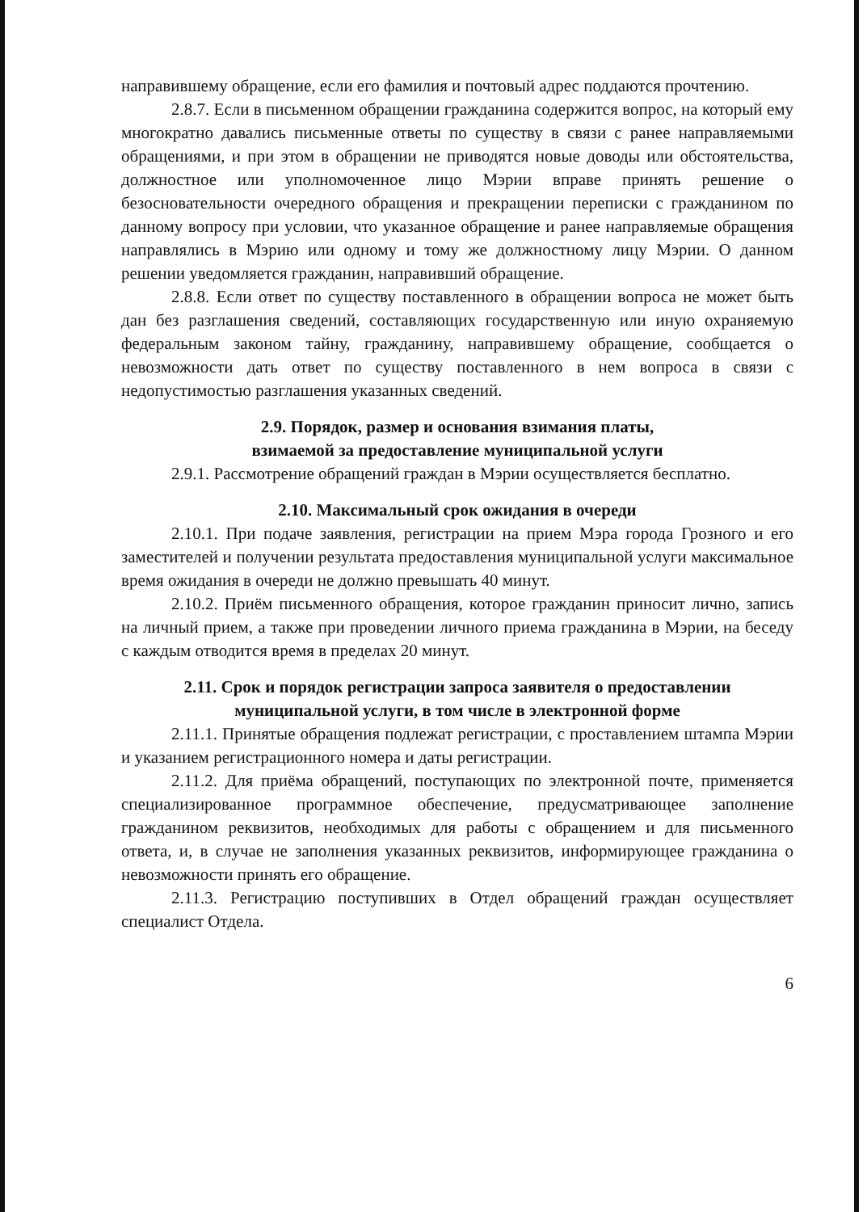направившему обращение, если его фамилия и почтовый адрес поддаются прочтению.
2.8.7. Если в письменном обращении гражданина содержится вопрос, на который ему многократно давались письменные ответы по существу в связи с ранее направляемыми обращениями, и при этом в обращении не приводятся новые доводы или обстоятельства, должностное или уполномоченное лицо Мэрии вправе принять решение о безосновательности очередного обращения и прекращении переписки с гражданином по данному вопросу при условии, что указанное обращение и ранее направляемые обращения направлялись в Мэрию или одному и тому же должностному лицу Мэрии. О данном решении уведомляется гражданин, направивший обращение.
2.8.8. Если ответ по существу поставленного в обращении вопроса не может быть дан без разглашения сведений, составляющих государственную или иную охраняемую федеральным законом тайну, гражданину, направившему обращение, сообщается о невозможности дать ответ по существу поставленного в нем вопроса в связи с недопустимостью разглашения указанных сведений.
2.9. Порядок, размер и основания взимания платы,
взимаемой за предоставление муниципальной услуги
2.9.1. Рассмотрение обращений граждан в Мэрии осуществляется бесплатно.
2.10. Максимальный срок ожидания в очереди
2.10.1. При подаче заявления, регистрации на прием Мэра города Грозного и его заместителей и получении результата предоставления муниципальной услуги максимальное время ожидания в очереди не должно превышать 40 минут.
2.10.2. Приём письменного обращения, которое гражданин приносит лично, запись на личный прием, а также при проведении личного приема гражданина в Мэрии, на беседу с каждым отводится время в пределах 20 минут.
2.11. Срок и порядок регистрации запроса заявителя о предоставлении муниципальной услуги, в том числе в электронной форме
2.11.1. Принятые обращения подлежат регистрации, с проставлением штампа Мэрии и указанием регистрационного номера и даты регистрации.
2.11.2. Для приёма обращений, поступающих по электронной почте, применяется специализированное программное обеспечение, предусматривающее заполнение гражданином реквизитов, необходимых для работы с обращением и для письменного ответа, и, в случае не заполнения указанных реквизитов, информирующее гражданина о невозможности принять его обращение.
2.11.3. Регистрацию поступивших в Отдел обращений граждан осуществляет специалист Отдела.
6